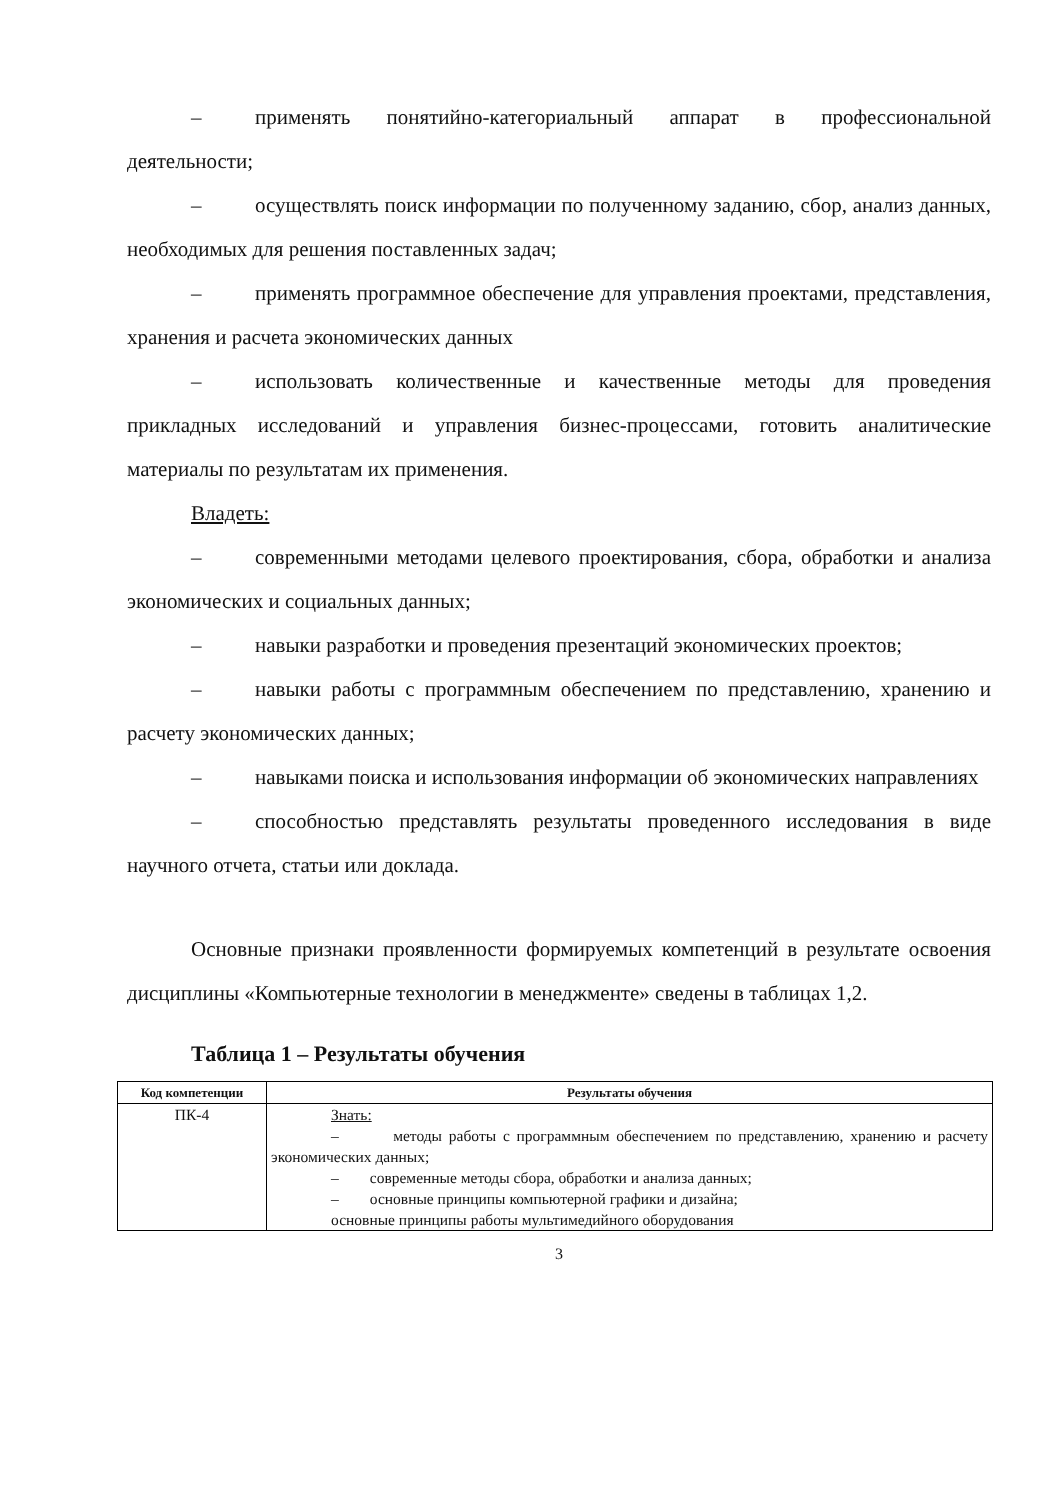– применять понятийно-категориальный аппарат в профессиональной деятельности;
– осуществлять поиск информации по полученному заданию, сбор, анализ данных, необходимых для решения поставленных задач;
– применять программное обеспечение для управления проектами, представления, хранения и расчета экономических данных
– использовать количественные и качественные методы для проведения прикладных исследований и управления бизнес-процессами, готовить аналитические материалы по результатам их применения.
Владеть:
– современными методами целевого проектирования, сбора, обработки и анализа экономических и социальных данных;
– навыки разработки и проведения презентаций экономических проектов;
– навыки работы с программным обеспечением по представлению, хранению и расчету экономических данных;
– навыками поиска и использования информации об экономических направлениях
– способностью представлять результаты проведенного исследования в виде научного отчета, статьи или доклада.
Основные признаки проявленности формируемых компетенций в результате освоения дисциплины «Компьютерные технологии в менеджменте» сведены в таблицах 1,2.
Таблица 1 – Результаты обучения
| Код компетенции | Результаты обучения |
| --- | --- |
| ПК-4 | Знать: – методы работы с программным обеспечением по представлению, хранению и расчету экономических данных; – современные методы сбора, обработки и анализа данных; – основные принципы компьютерной графики и дизайна; основные принципы работы мультимедийного оборудования |
3